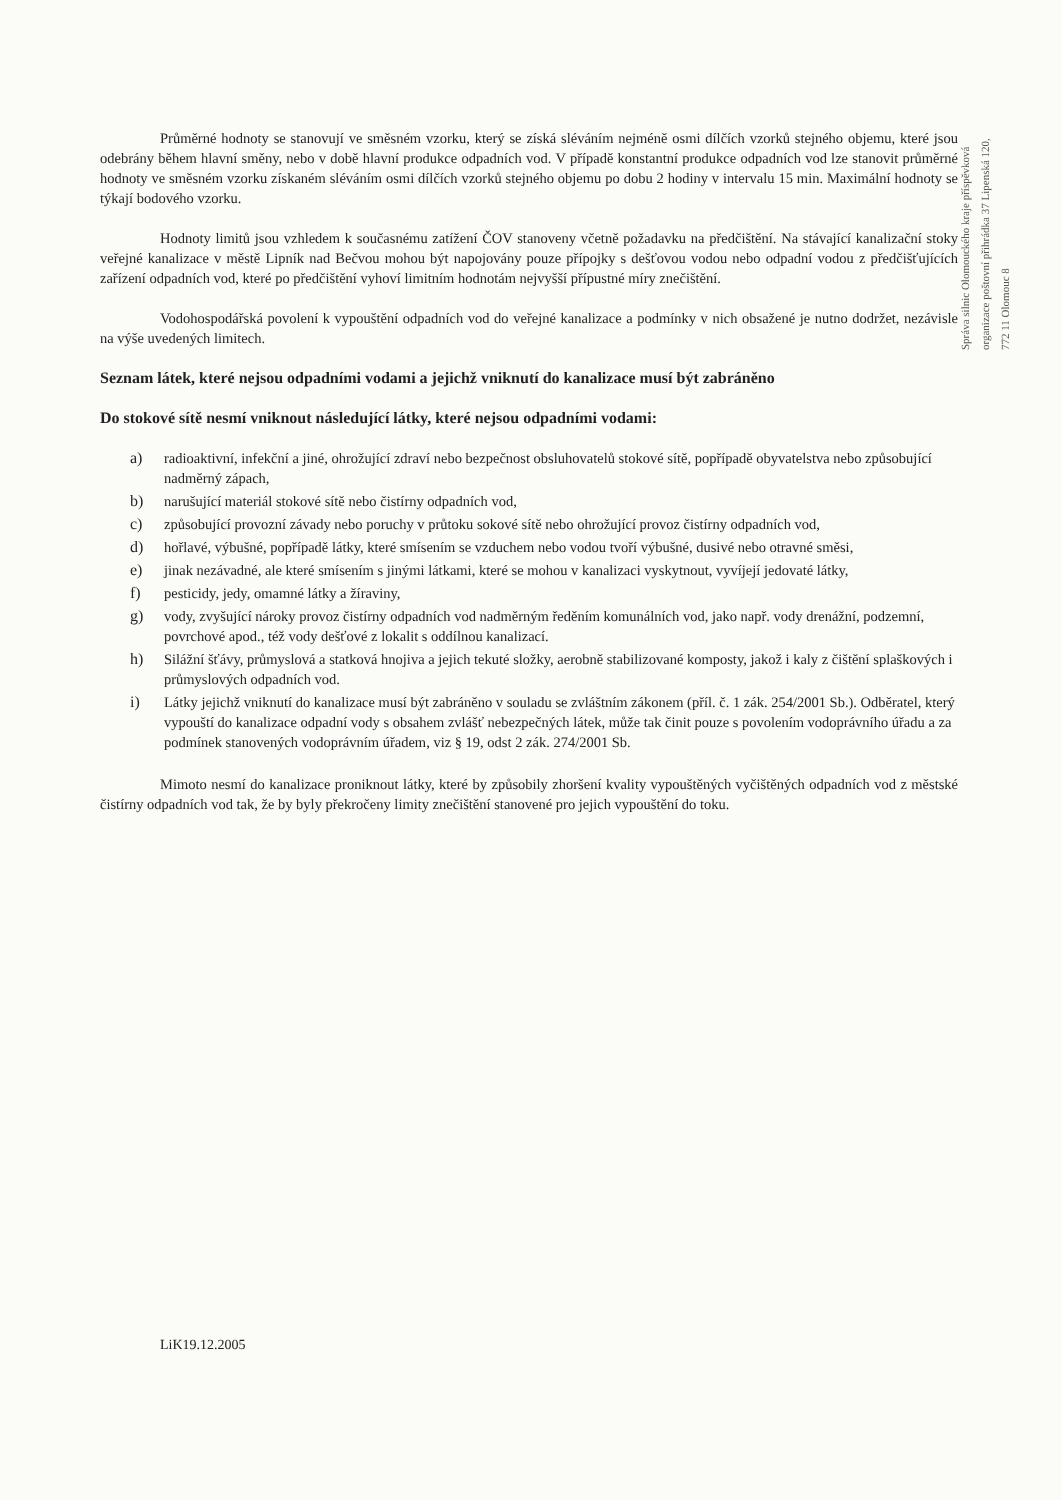Průměrné hodnoty se stanovují ve směsném vzorku, který se získá sléváním nejméně osmi dílčích vzorků stejného objemu, které jsou odebrány během hlavní směny, nebo v době hlavní produkce odpadních vod. V případě konstantní produkce odpadních vod lze stanovit průměrné hodnoty ve směsném vzorku získaném sléváním osmi dílčích vzorků stejného objemu po dobu 2 hodiny v intervalu 15 min. Maximální hodnoty se týkají bodového vzorku.
Hodnoty limitů jsou vzhledem k současnému zatížení ČOV stanoveny včetně požadavku na předčištění. Na stávající kanalizační stoky veřejné kanalizace v městě Lipník nad Bečvou mohou být napojovány pouze přípojky s dešťovou vodou nebo odpadní vodou z předčišťujících zařízení odpadních vod, které po předčištění vyhoví limitním hodnotám nejvyšší přípustné míry znečištění.
Vodohospodářská povolení k vypouštění odpadních vod do veřejné kanalizace a podmínky v nich obsažené je nutno dodržet, nezávisle na výše uvedených limitech.
Seznam látek, které nejsou odpadními vodami a jejichž vniknutí do kanalizace musí být zabráněno
Do stokové sítě nesmí vniknout následující látky, které nejsou odpadními vodami:
a) radioaktivní, infekční a jiné, ohrožující zdraví nebo bezpečnost obsluhovatelů stokové sítě, popřípadě obyvatelstva nebo způsobující nadměrný zápach,
b) narušující materiál stokové sítě nebo čistírny odpadních vod,
c) způsobující provozní závady nebo poruchy v průtoku sokové sítě nebo ohrožující provoz čistírny odpadních vod,
d) hořlavé, výbušné, popřípadě látky, které smísením se vzduchem nebo vodou tvoří výbušné, dusivé nebo otravné směsi,
e) jinak nezávadné, ale které smísením s jinými látkami, které se mohou v kanalizaci vyskytnout, vyvíjejí jedovaté látky,
f) pesticidy, jedy, omamné látky a žíraviny,
g) vody, zvyšující nároky provoz čistírny odpadních vod nadměrným ředěním komunálních vod, jako např. vody drenážní, podzemní, povrchové apod., též vody dešťové z lokalit s oddílnou kanalizací.
h) Silážní šťávy, průmyslová a statková hnojiva a jejich tekuté složky, aerobně stabilizované komposty, jakož i kaly z čištění splaškových i průmyslových odpadních vod.
i) Látky jejichž vniknutí do kanalizace musí být zabráněno v souladu se zvláštním zákonem (příl. č. 1 zák. 254/2001 Sb.). Odběratel, který vypouští do kanalizace odpadní vody s obsahem zvlášť nebezpečných látek, může tak činit pouze s povolením vodoprávního úřadu a za podmínek stanovených vodoprávním úřadem, viz § 19, odst 2 zák. 274/2001 Sb.
Mimoto nesmí do kanalizace proniknout látky, které by způsobily zhoršení kvality vypouštěných vyčištěných odpadních vod z městské čistírny odpadních vod tak, že by byly překročeny limity znečištění stanovené pro jejich vypouštění do toku.
Správa silnic Olomouckého kraje příspěvková organizace poštovní přihrádka 37 Lipenská 120, 772 11 Olomouc 8
LiK19.12.2005